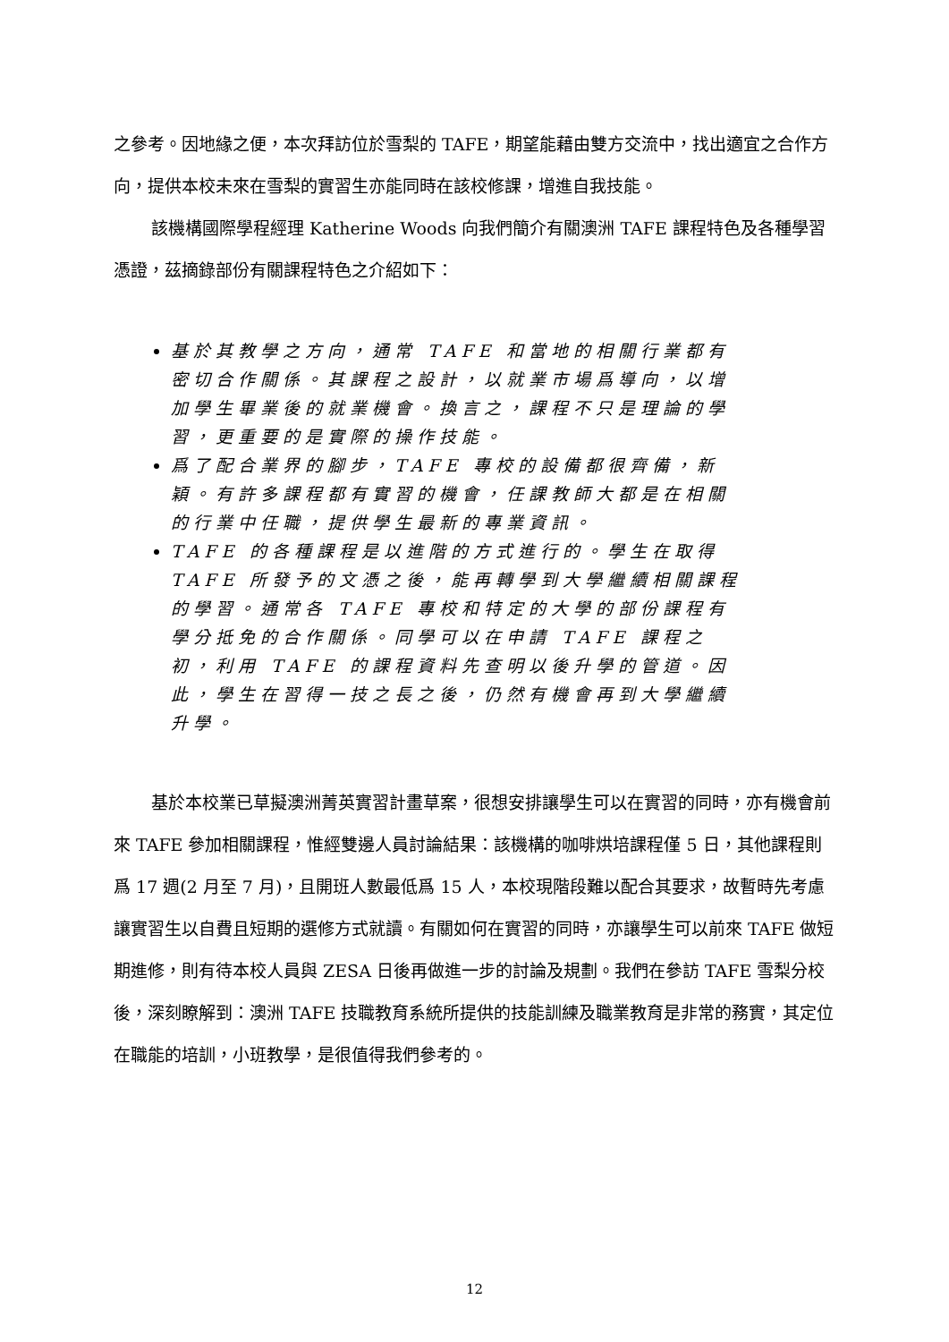之參考。因地緣之便，本次拜訪位於雪梨的 TAFE，期望能藉由雙方交流中，找出適宜之合作方向，提供本校未來在雪梨的實習生亦能同時在該校修課，增進自我技能。
該機構國際學程經理 Katherine Woods 向我們簡介有關澳洲 TAFE 課程特色及各種學習憑證，茲摘錄部份有關課程特色之介紹如下：
基於其教學之方向，通常 TAFE 和當地的相關行業都有密切合作關係。其課程之設計，以就業市場爲導向，以增加學生畢業後的就業機會。換言之，課程不只是理論的學習，更重要的是實際的操作技能。
爲了配合業界的腳步，TAFE 專校的設備都很齊備，新穎。有許多課程都有實習的機會，任課教師大都是在相關的行業中任職，提供學生最新的專業資訊。
TAFE 的各種課程是以進階的方式進行的。學生在取得 TAFE 所發予的文憑之後，能再轉學到大學繼續相關課程的學習。通常各 TAFE 專校和特定的大學的部份課程有學分抵免的合作關係。同學可以在申請 TAFE 課程之初，利用 TAFE 的課程資料先查明以後升學的管道。因此，學生在習得一技之長之後，仍然有機會再到大學繼續升學。
基於本校業已草擬澳洲菁英實習計畫草案，很想安排讓學生可以在實習的同時，亦有機會前來 TAFE 參加相關課程，惟經雙邊人員討論結果：該機構的咖啡烘培課程僅 5 日，其他課程則爲 17 週(2 月至 7 月)，且開班人數最低爲 15 人，本校現階段難以配合其要求，故暫時先考慮讓實習生以自費且短期的選修方式就讀。有關如何在實習的同時，亦讓學生可以前來 TAFE 做短期進修，則有待本校人員與 ZESA 日後再做進一步的討論及規劃。我們在參訪 TAFE 雪梨分校後，深刻瞭解到：澳洲 TAFE 技職教育系統所提供的技能訓練及職業教育是非常的務實，其定位在職能的培訓，小班教學，是很值得我們參考的。
12